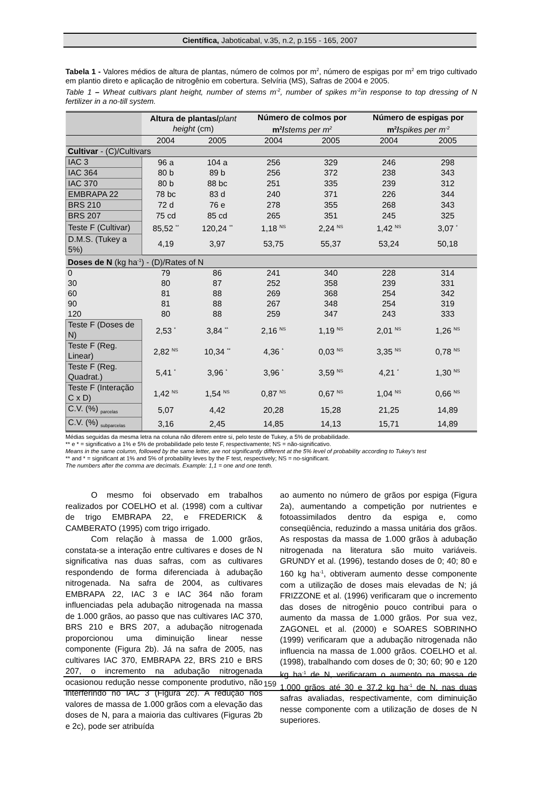Científica, Jaboticabal, v.35, n.2, p.155 - 165, 2007
Tabela 1 - Valores médios de altura de plantas, número de colmos por m<sup>2</sup>, número de espigas por m<sup>2</sup> em trigo cultivado em plantio direto e aplicação de nitrogênio em cobertura. Selvíria (MS), Safras de 2004 e 2005.
Table 1 – Wheat cultivars plant height, number of stems m<sup>-2</sup>, number of spikes m<sup>-2</sup>in response to top dressing of N fertilizer in a no-till system.
| | Altura de plantas/ plant height (cm) | | Número de colmos por m<sup>2</sup>/ stems per m<sup>2</sup> | | Número de espigas por m<sup>2</sup>/ spikes per m<sup>-2</sup> | |
| --- | --- | --- | --- | --- | --- | --- |
| | 2004 | 2005 | 2004 | 2005 | 2004 | 2005 |
| Cultivar - (C)/Cultivars | | | | | | |
| IAC 3 | 96 a | 104 a | 256 | 329 | 246 | 298 |
| IAC 364 | 80 b | 89 b | 256 | 372 | 238 | 343 |
| IAC 370 | 80 b | 88 bc | 251 | 335 | 239 | 312 |
| EMBRAPA 22 | 78 bc | 83 d | 240 | 371 | 226 | 344 |
| BRS 210 | 72 d | 76 e | 278 | 355 | 268 | 343 |
| BRS 207 | 75 cd | 85 cd | 265 | 351 | 245 | 325 |
| Teste F (Cultivar) | 85,52 <sup>**</sup> | 120,24 <sup>**</sup> | 1,18 <sup>NS</sup> | 2,24 <sup>NS</sup> | 1,42 <sup>NS</sup> | 3,07 <sup>*</sup> |
| D.M.S. (Tukey a 5%) | 4,19 | 3,97 | 53,75 | 55,37 | 53,24 | 50,18 |
| Doses de N (kg ha<sup>-1</sup>) - (D)/Rates of N | | | | | | |
| 0 | 79 | 86 | 241 | 340 | 228 | 314 |
| 30 | 80 | 87 | 252 | 358 | 239 | 331 |
| 60 | 81 | 88 | 269 | 368 | 254 | 342 |
| 90 | 81 | 88 | 267 | 348 | 254 | 319 |
| 120 | 80 | 88 | 259 | 347 | 243 | 333 |
| Teste F (Doses de N) | 2,53 <sup>*</sup> | 3,84 <sup>**</sup> | 2,16 <sup>NS</sup> | 1,19 <sup>NS</sup> | 2,01 <sup>NS</sup> | 1,26 <sup>NS</sup> |
| Teste F (Reg. Linear) | 2,82 <sup>NS</sup> | 10,34 <sup>**</sup> | 4,36 <sup>*</sup> | 0,03 <sup>NS</sup> | 3,35 <sup>NS</sup> | 0,78 <sup>NS</sup> |
| Teste F (Reg. Quadrat.) | 5,41 <sup>*</sup> | 3,96 <sup>*</sup> | 3,96 <sup>*</sup> | 3,59 <sup>NS</sup> | 4,21 <sup>*</sup> | 1,30 <sup>NS</sup> |
| Teste F (Interação C x D) | 1,42 <sup>NS</sup> | 1,54 <sup>NS</sup> | 0,87 <sup>NS</sup> | 0,67 <sup>NS</sup> | 1,04 <sup>NS</sup> | 0,66 <sup>NS</sup> |
| C.V. (%) <sub>parcelas</sub> | 5,07 | 4,42 | 20,28 | 15,28 | 21,25 | 14,89 |
| C.V. (%) <sub>subparcelas</sub> | 3,16 | 2,45 | 14,85 | 14,13 | 15,71 | 14,89 |
Médias seguidas da mesma letra na coluna não diferem entre si, pelo teste de Tukey, a 5% de probabilidade.
** e * = significativo a 1% e 5% de probabilidade pelo teste F, respectivamente; NS = não-significativo.
Means in the same column, followed by the same letter, are not significantly different at the 5% level of probability according to Tukey's test
** and * = significant at 1% and 5% of probability leves by the F test, respectively; NS = no-significant.
The numbers after the comma are decimals. Example: 1,1 = one and one tenth.
O mesmo foi observado em trabalhos realizados por COELHO et al. (1998) com a cultivar de trigo EMBRAPA 22, e FREDERICK & CAMBERATO (1995) com trigo irrigado.
Com relação à massa de 1.000 grãos, constata-se a interação entre cultivares e doses de N significativa nas duas safras, com as cultivares respondendo de forma diferenciada à adubação nitrogenada. Na safra de 2004, as cultivares EMBRAPA 22, IAC 3 e IAC 364 não foram influenciadas pela adubação nitrogenada na massa de 1.000 grãos, ao passo que nas cultivares IAC 370, BRS 210 e BRS 207, a adubação nitrogenada proporcionou uma diminuição linear nesse componente (Figura 2b). Já na safra de 2005, nas cultivares IAC 370, EMBRAPA 22, BRS 210 e BRS 207, o incremento na adubação nitrogenada ocasionou redução nesse componente produtivo, não interferindo no IAC 3 (Figura 2c). A redução nos valores de massa de 1.000 grãos com a elevação das doses de N, para a maioria das cultivares (Figuras 2b e 2c), pode ser atribuída
ao aumento no número de grãos por espiga (Figura 2a), aumentando a competição por nutrientes e fotoassimilados dentro da espiga e, como conseqüência, reduzindo a massa unitária dos grãos. As respostas da massa de 1.000 grãos à adubação nitrogenada na literatura são muito variáveis. GRUNDY et al. (1996), testando doses de 0; 40; 80 e 160 kg ha<sup>-1</sup>, obtiveram aumento desse componente com a utilização de doses mais elevadas de N; já FRIZZONE et al. (1996) verificaram que o incremento das doses de nitrogênio pouco contribui para o aumento da massa de 1.000 grãos. Por sua vez, ZAGONEL et al. (2000) e SOARES SOBRINHO (1999) verificaram que a adubação nitrogenada não influencia na massa de 1.000 grãos. COELHO et al. (1998), trabalhando com doses de 0; 30; 60; 90 e 120 kg ha<sup>-1</sup> de N, verificaram o aumento na massa de 1.000 grãos até 30 e 37,2 kg ha<sup>-1</sup> de N, nas duas safras avaliadas, respectivamente, com diminuição nesse componente com a utilização de doses de N superiores.
159